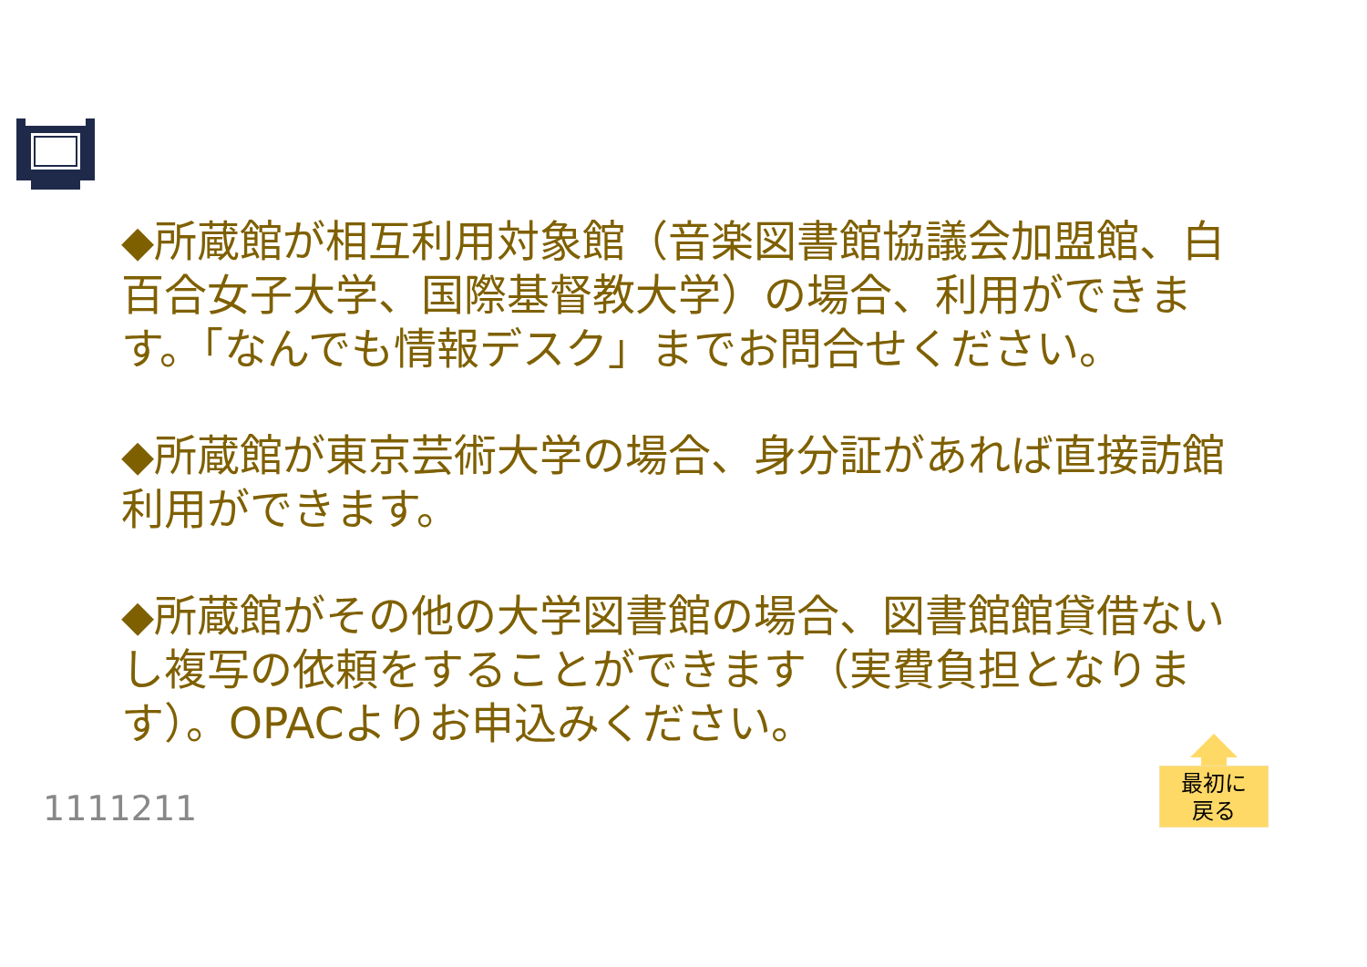◆所蔵館が相互利用対象館（音楽図書館協議会加盟館、白百合女子大学、国際基督教大学）の場合、利用ができます。「なんでも情報デスク」までお問合せください。
◆所蔵館が東京芸術大学の場合、身分証があれば直接訪館利用ができます。
◆所蔵館がその他の大学図書館の場合、図書館館貸借ないし複写の依頼をすることができます（実費負担となります）。OPACよりお申込みください。
1111211
最初に
戻る